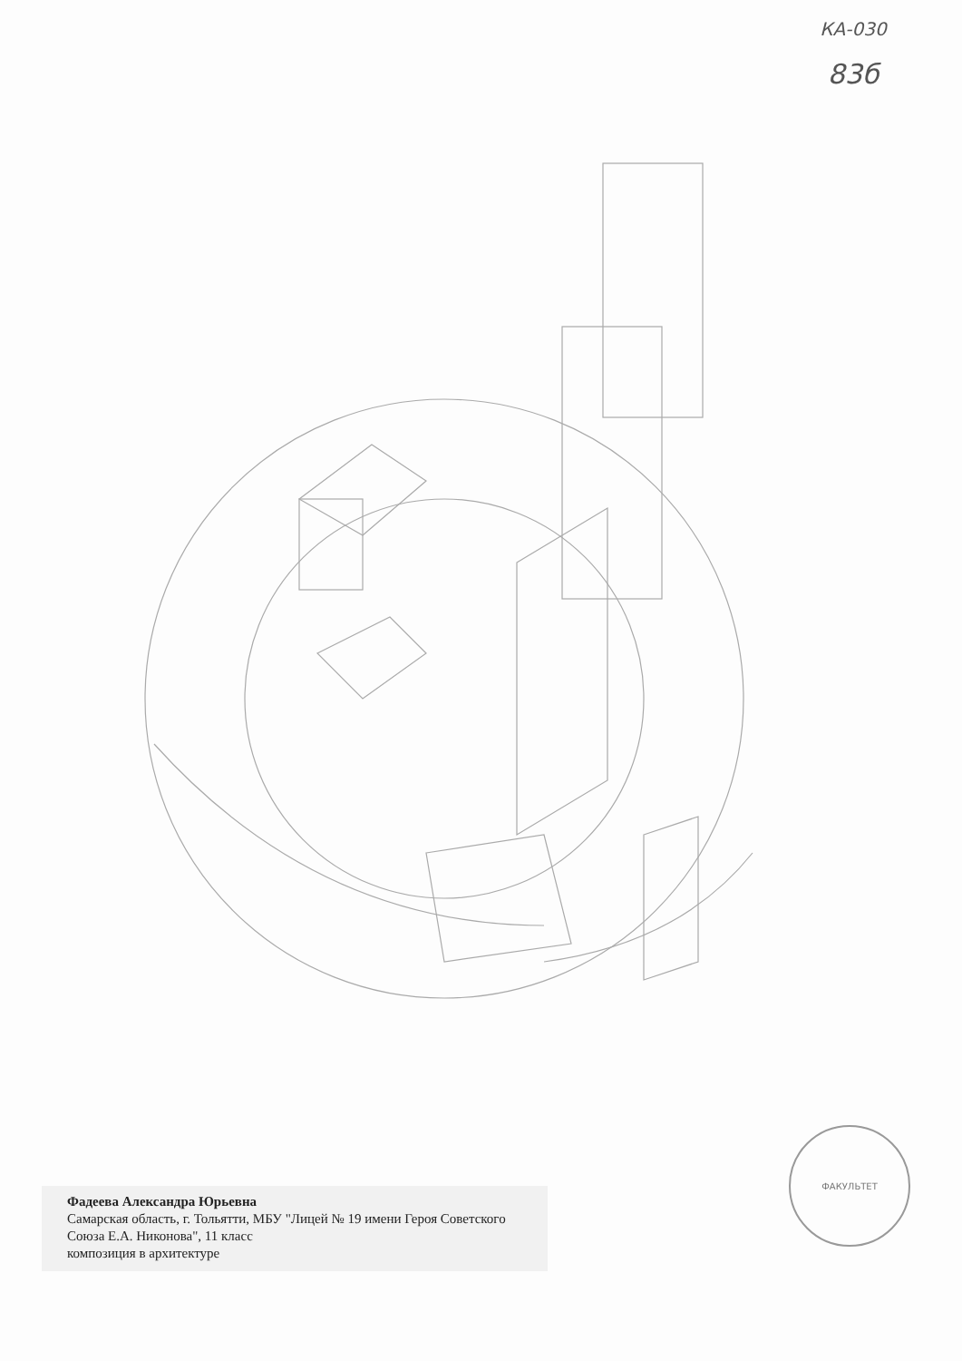КА-030
83б
Фадеева Александра Юрьевна
Самарская область, г. Тольятти, МБУ "Лицей № 19 имени Героя Советского Союза Е.А. Никонова", 11 класс
композиция в архитектуре
ФАКУЛЬТЕТ